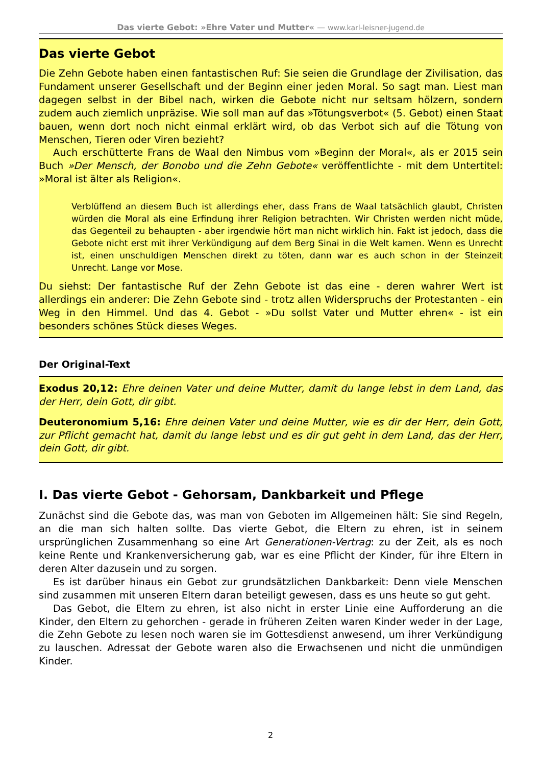Das vierte Gebot: »Ehre Vater und Mutter« — www.karl-leisner-jugend.de
Das vierte Gebot
Die Zehn Gebote haben einen fantastischen Ruf: Sie seien die Grundlage der Zivilisation, das Fundament unserer Gesellschaft und der Beginn einer jeden Moral. So sagt man. Liest man dagegen selbst in der Bibel nach, wirken die Gebote nicht nur seltsam hölzern, sondern zudem auch ziemlich unpräzise. Wie soll man auf das »Tötungsverbot« (5. Gebot) einen Staat bauen, wenn dort noch nicht einmal erklärt wird, ob das Verbot sich auf die Tötung von Menschen, Tieren oder Viren bezieht?
Auch erschütterte Frans de Waal den Nimbus vom »Beginn der Moral«, als er 2015 sein Buch »Der Mensch, der Bonobo und die Zehn Gebote« veröffentlichte - mit dem Untertitel: »Moral ist älter als Religion«.
Verblüffend an diesem Buch ist allerdings eher, dass Frans de Waal tatsächlich glaubt, Christen würden die Moral als eine Erfindung ihrer Religion betrachten. Wir Christen werden nicht müde, das Gegenteil zu behaupten - aber irgendwie hört man nicht wirklich hin. Fakt ist jedoch, dass die Gebote nicht erst mit ihrer Verkündigung auf dem Berg Sinai in die Welt kamen. Wenn es Unrecht ist, einen unschuldigen Menschen direkt zu töten, dann war es auch schon in der Steinzeit Unrecht. Lange vor Mose.
Du siehst: Der fantastische Ruf der Zehn Gebote ist das eine - deren wahrer Wert ist allerdings ein anderer: Die Zehn Gebote sind - trotz allen Widerspruchs der Protestanten - ein Weg in den Himmel. Und das 4. Gebot - »Du sollst Vater und Mutter ehren« - ist ein besonders schönes Stück dieses Weges.
Der Original-Text
Exodus 20,12: Ehre deinen Vater und deine Mutter, damit du lange lebst in dem Land, das der Herr, dein Gott, dir gibt.
Deuteronomium 5,16: Ehre deinen Vater und deine Mutter, wie es dir der Herr, dein Gott, zur Pflicht gemacht hat, damit du lange lebst und es dir gut geht in dem Land, das der Herr, dein Gott, dir gibt.
I. Das vierte Gebot - Gehorsam, Dankbarkeit und Pflege
Zunächst sind die Gebote das, was man von Geboten im Allgemeinen hält: Sie sind Regeln, an die man sich halten sollte. Das vierte Gebot, die Eltern zu ehren, ist in seinem ursprünglichen Zusammenhang so eine Art Generationen-Vertrag: zu der Zeit, als es noch keine Rente und Krankenversicherung gab, war es eine Pflicht der Kinder, für ihre Eltern in deren Alter dazusein und zu sorgen.
Es ist darüber hinaus ein Gebot zur grundsätzlichen Dankbarkeit: Denn viele Menschen sind zusammen mit unseren Eltern daran beteiligt gewesen, dass es uns heute so gut geht.
Das Gebot, die Eltern zu ehren, ist also nicht in erster Linie eine Aufforderung an die Kinder, den Eltern zu gehorchen - gerade in früheren Zeiten waren Kinder weder in der Lage, die Zehn Gebote zu lesen noch waren sie im Gottesdienst anwesend, um ihrer Verkündigung zu lauschen. Adressat der Gebote waren also die Erwachsenen und nicht die unmündigen Kinder.
2